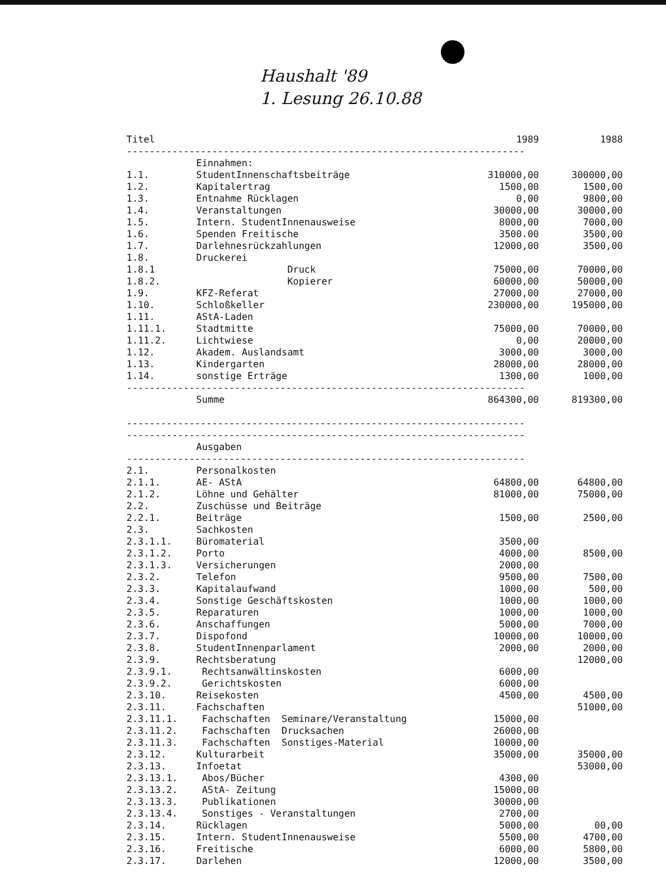Haushalt '89
1. Lesung 26.10.88
| Titel | | 1989 | 1988 |
| --- | --- | --- | --- |
| ---------------------------------------------------------------------- | | | |
| | Einnahmen: | | |
| 1.1. | StudentInnenschaftsbeiträge | 310000,00 | 300000,00 |
| 1.2. | Kapitalertrag | 1500,00 | 1500,00 |
| 1.3. | Entnahme Rücklagen | 0,00 | 9800,00 |
| 1.4. | Veranstaltungen | 30000,00 | 30000,00 |
| 1.5. | Intern. StudentInnenausweise | 8000,00 | 7000,00 |
| 1.6. | Spenden Freitische | 3500.00 | 3500,00 |
| 1.7. | Darlehnesrückzahlungen | 12000,00 | 3500,00 |
| 1.8. | Druckerei | | |
| 1.8.1 | Druck | 75000,00 | 70000,00 |
| 1.8.2. | Kopierer | 60000,00 | 50000,00 |
| 1.9. | KFZ-Referat | 27000,00 | 27000,00 |
| 1.10. | Schloßkeller | 230000,00 | 195000,00 |
| 1.11. | AStA-Laden | | |
| 1.11.1. | Stadtmitte | 75000,00 | 70000,00 |
| 1.11.2. | Lichtwiese | 0,00 | 20000,00 |
| 1.12. | Akadem. Auslandsamt | 3000,00 | 3000,00 |
| 1.13. | Kindergarten | 28000,00 | 28000,00 |
| 1.14. | sonstige Erträge | 1300,00 | 1000,00 |
| ---------------------------------------------------------------------- | | | |
| | Summe | 864300,00 | 819300,00 |
| ---------------------------------------------------------------------- | | | |
| ---------------------------------------------------------------------- | | | |
| | Ausgaben | | |
| ---------------------------------------------------------------------- | | | |
| 2.1. | Personalkosten | | |
| 2.1.1. | AE- AStA | 64800,00 | 64800,00 |
| 2.1.2. | Löhne und Gehälter | 81000,00 | 75000,00 |
| 2.2. | Zuschüsse und Beiträge | | |
| 2.2.1. | Beiträge | 1500,00 | 2500,00 |
| 2.3. | Sachkosten | | |
| 2.3.1.1. | Büromaterial | 3500,00 | |
| 2.3.1.2. | Porto | 4000,00 | 8500,00 |
| 2.3.1.3. | Versicherungen | 2000,00 | |
| 2.3.2. | Telefon | 9500,00 | 7500,00 |
| 2.3.3. | Kapitalaufwand | 1000,00 | 500,00 |
| 2.3.4. | Sonstige Geschäftskosten | 1000,00 | 1000,00 |
| 2.3.5. | Reparaturen | 1000,00 | 1000,00 |
| 2.3.6. | Anschaffungen | 5000,00 | 7000,00 |
| 2.3.7. | Dispofond | 10000,00 | 10000,00 |
| 2.3.8. | StudentInnenparlament | 2000,00 | 2000,00 |
| 2.3.9. | Rechtsberatung | | 12000,00 |
| 2.3.9.1. | Rechtsanwältinskosten | 6000,00 | |
| 2.3.9.2. | Gerichtskosten | 6000,00 | |
| 2.3.10. | Reisekosten | 4500,00 | 4500,00 |
| 2.3.11. | Fachschaften | | 51000,00 |
| 2.3.11.1. | Fachschaften Seminare/Veranstaltung | 15000,00 | |
| 2.3.11.2. | Fachschaften Drucksachen | 26000,00 | |
| 2.3.11.3. | Fachschaften Sonstiges-Material | 10000,00 | |
| 2.3.12. | Kulturarbeit | 35000,00 | 35000,00 |
| 2.3.13. | Infoetat | | 53000,00 |
| 2.3.13.1. | Abos/Bücher | 4300,00 | |
| 2.3.13.2. | AStA- Zeitung | 15000,00 | |
| 2.3.13.3. | Publikationen | 30000,00 | |
| 2.3.13.4. | Sonstiges - Veranstaltungen | 2700,00 | |
| 2.3.14. | Rücklagen | 5000,00 | 00,00 |
| 2.3.15. | Intern. StudentInnenausweise | 5500,00 | 4700,00 |
| 2.3.16. | Freitische | 6000,00 | 5800,00 |
| 2.3.17. | Darlehen | 12000,00 | 3500,00 |